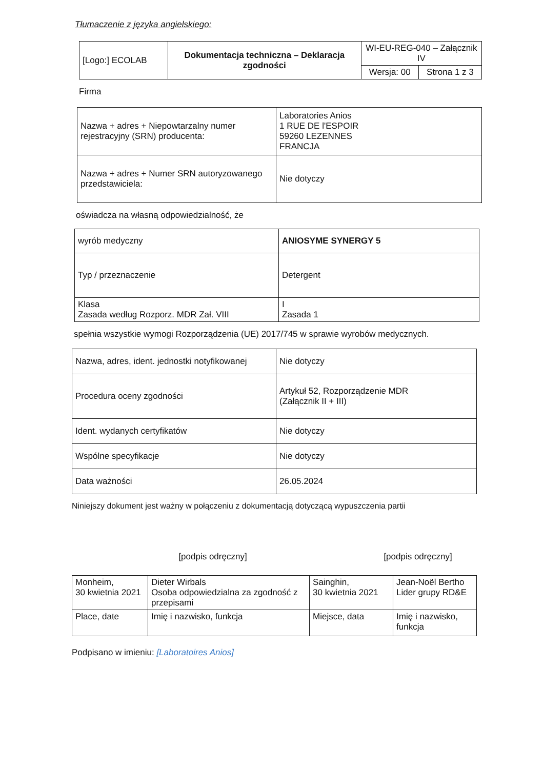Tłumaczenie z języka angielskiego:
| [Logo:] ECOLAB | Dokumentacja techniczna – Deklaracja zgodności | WI-EU-REG-040 – Załącznik IV | |
| | | Wersja: 00 | Strona 1 z 3 |
Firma
| Nazwa + adres + Niepowtarzalny numer rejestracyjny (SRN) producenta: | Laboratories Anios 1 RUE DE l'ESPOIR 59260 LEZENNES FRANCJA |
| Nazwa + adres + Numer SRN autoryzowanego przedstawiciela: | Nie dotyczy |
oświadcza na własną odpowiedzialność, że
| wyrób medyczny | ANIOSYME SYNERGY 5 |
| Typ / przeznaczenie | Detergent |
| Klasa Zasada według Rozporz. MDR Zał. VIII | I Zasada 1 |
spełnia wszystkie wymogi Rozporządzenia (UE) 2017/745 w sprawie wyrobów medycznych.
| Nazwa, adres, ident. jednostki notyfikowanej | Nie dotyczy |
| Procedura oceny zgodności | Artykuł 52, Rozporządzenie MDR (Załącznik II + III) |
| Ident. wydanych certyfikatów | Nie dotyczy |
| Wspólne specyfikacje | Nie dotyczy |
| Data ważności | 26.05.2024 |
Niniejszy dokument jest ważny w połączeniu z dokumentacją dotyczącą wypuszczenia partii
[podpis odręczny] [podpis odręczny]
| Monheim, 30 kwietnia 2021 | Dieter Wirbals Osoba odpowiedzialna za zgodność z przepisami | Sainghin, 30 kwietnia 2021 | Jean-Noël Bertho Lider grupy RD&E |
| Place, date | Imię i nazwisko, funkcja | Miejsce, data | Imię i nazwisko, funkcja |
Podpisano w imieniu: [Laboratoires Anios]